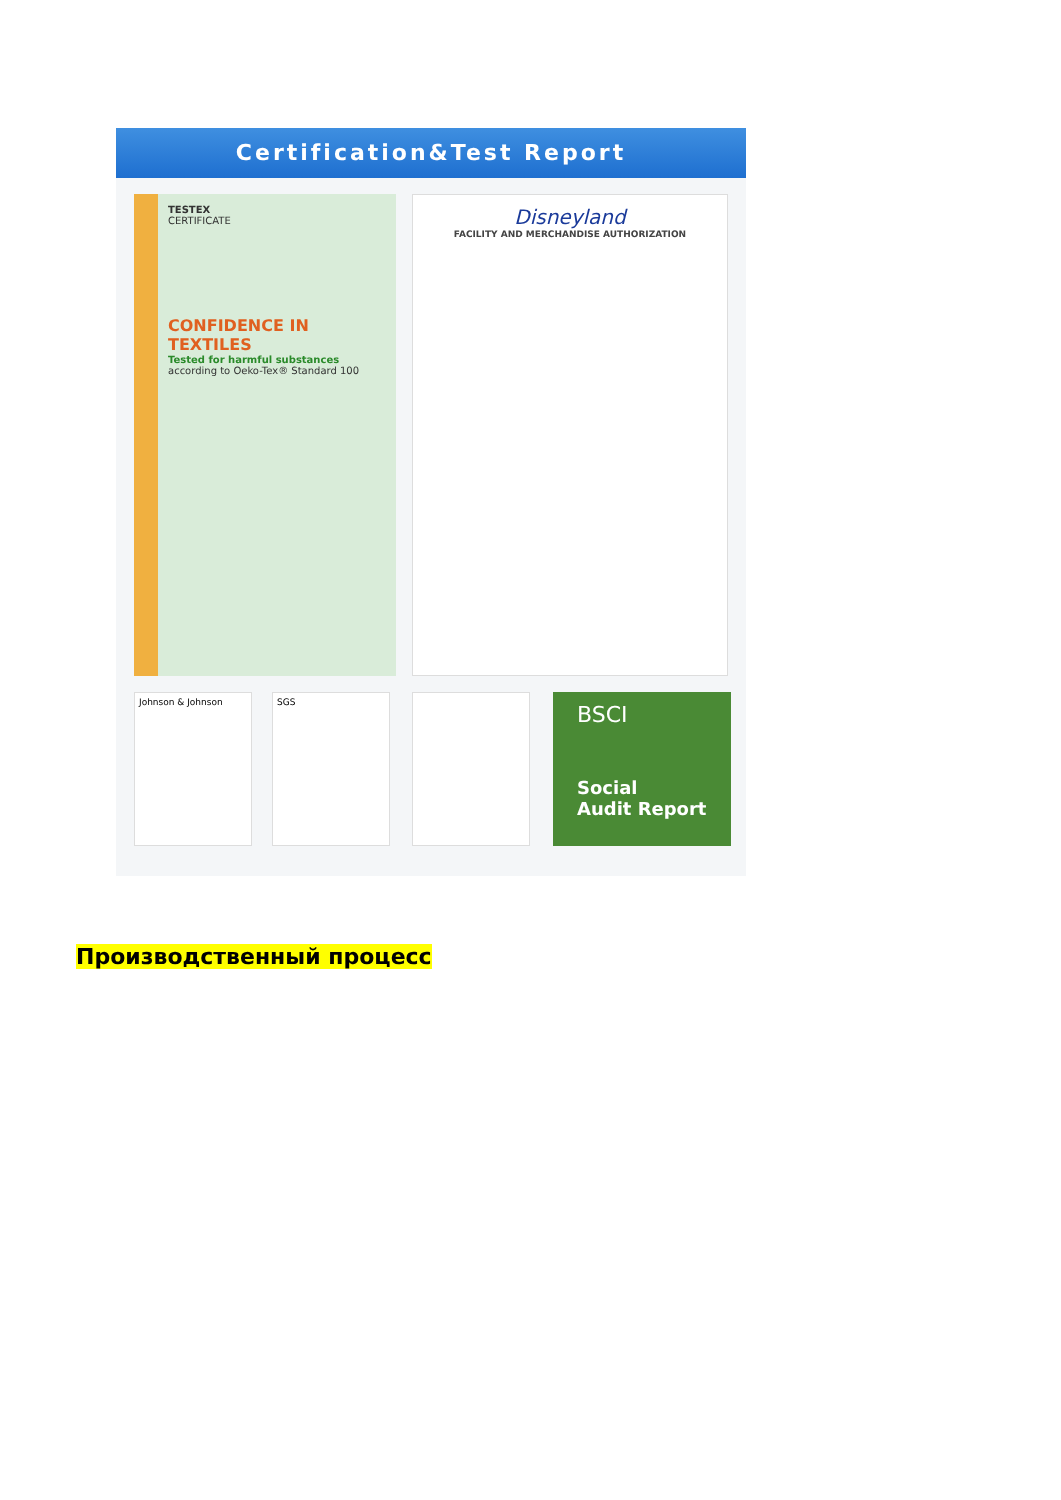Certification&Test Report
TESTEX
CERTIFICATE
CONFIDENCE IN TEXTILES
Tested for harmful substances
according to Oeko-Tex® Standard 100
Disneyland
FACILITY AND MERCHANDISE AUTHORIZATION
Johnson & Johnson SGS
BSCI
Social
Audit Report
Производственный процесс